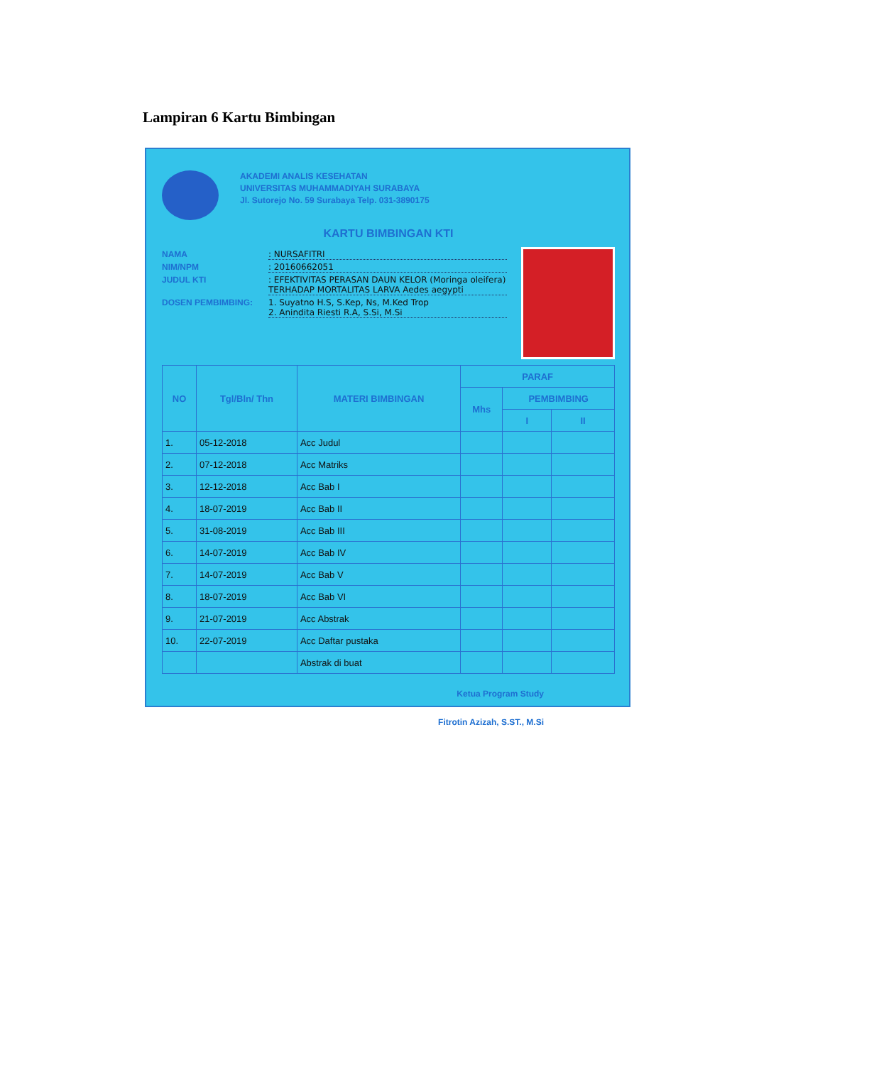Lampiran 6 Kartu Bimbingan
AKADEMI ANALIS KESEHATAN
UNIVERSITAS MUHAMMADIYAH SURABAYA
Jl. Sutorejo No. 59 Surabaya Telp. 031-3890175
KARTU BIMBINGAN KTI
NAMA: NURSAFITRI
NIM/NPM: 20160662051
JUDUL KTI: EFEKTIVITAS PERASAN DAUN KELOR (Moringa oleifera) TERHADAP MORTALITAS LARVA Aedes aegypti
DOSEN PEMBIMBING: 1. Suyatno H.S, S.Kep, Ns, M.Ked Trop
2. Anindita Riesti R.A, S.Si, M.Si
| NO | Tgl/Bln/ Thn | MATERI BIMBINGAN | PARAF | | |
| --- | --- | --- | --- | --- | --- |
| | | | Mhs | PEMBIMBING | |
| | | | | I | II |
| 1. | 05-12-2018 | Acc Judul | | | |
| 2. | 07-12-2018 | Acc Matriks | | | |
| 3. | 12-12-2018 | Acc Bab I | | | |
| 4. | 18-07-2019 | Acc Bab II | | | |
| 5. | 31-08-2019 | Acc Bab III | | | |
| 6. | 14-07-2019 | Acc Bab IV | | | |
| 7. | 14-07-2019 | Acc Bab V | | | |
| 8. | 18-07-2019 | Acc Bab VI | | | |
| 9. | 21-07-2019 | Acc Abstrak | | | |
| 10. | 22-07-2019 | Acc Daftar pustaka | | | |
| | | Abstrak di buat | | | |
Ketua Program Study
Fitrotin Azizah, S.ST., M.Si